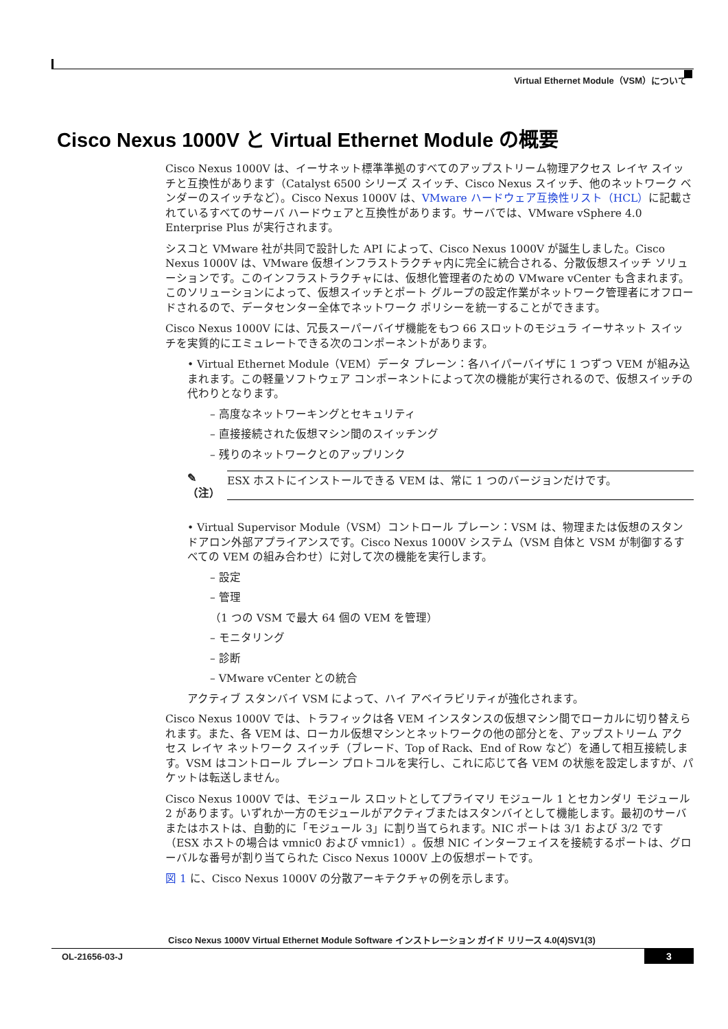Virtual Ethernet Module（VSM）について
Cisco Nexus 1000V と Virtual Ethernet Module の概要
Cisco Nexus 1000V は、イーサネット標準準拠のすべてのアップストリーム物理アクセス レイヤ スイッチと互換性があります（Catalyst 6500 シリーズ スイッチ、Cisco Nexus スイッチ、他のネットワーク ベンダーのスイッチなど）。Cisco Nexus 1000V は、VMware ハードウェア互換性リスト（HCL）に記載されているすべてのサーバ ハードウェアと互換性があります。サーバでは、VMware vSphere 4.0 Enterprise Plus が実行されます。
シスコと VMware 社が共同で設計した API によって、Cisco Nexus 1000V が誕生しました。Cisco Nexus 1000V は、VMware 仮想インフラストラクチャ内に完全に統合される、分散仮想スイッチ ソリューションです。このインフラストラクチャには、仮想化管理者のための VMware vCenter も含まれます。このソリューションによって、仮想スイッチとポート グループの設定作業がネットワーク管理者にオフロードされるので、データセンター全体でネットワーク ポリシーを統一することができます。
Cisco Nexus 1000V には、冗長スーパーバイザ機能をもつ 66 スロットのモジュラ イーサネット スイッチを実質的にエミュレートできる次のコンポーネントがあります。
• Virtual Ethernet Module（VEM）データ プレーン：各ハイパーバイザに 1 つずつ VEM が組み込まれます。この軽量ソフトウェア コンポーネントによって次の機能が実行されるので、仮想スイッチの代わりとなります。
– 高度なネットワーキングとセキュリティ
– 直接接続された仮想マシン間のスイッチング
– 残りのネットワークとのアップリンク
✎
（注） ESX ホストにインストールできる VEM は、常に 1 つのバージョンだけです。
• Virtual Supervisor Module（VSM）コントロール プレーン：VSM は、物理または仮想のスタンドアロン外部アプライアンスです。Cisco Nexus 1000V システム（VSM 自体と VSM が制御するすべての VEM の組み合わせ）に対して次の機能を実行します。
– 設定
– 管理
（1 つの VSM で最大 64 個の VEM を管理）
– モニタリング
– 診断
– VMware vCenter との統合
アクティブ スタンバイ VSM によって、ハイ アベイラビリティが強化されます。
Cisco Nexus 1000V では、トラフィックは各 VEM インスタンスの仮想マシン間でローカルに切り替えられます。また、各 VEM は、ローカル仮想マシンとネットワークの他の部分とを、アップストリーム アクセス レイヤ ネットワーク スイッチ（ブレード、Top of Rack、End of Row など）を通して相互接続します。VSM はコントロール プレーン プロトコルを実行し、これに応じて各 VEM の状態を設定しますが、パケットは転送しません。
Cisco Nexus 1000V では、モジュール スロットとしてプライマリ モジュール 1 とセカンダリ モジュール 2 があります。いずれか一方のモジュールがアクティブまたはスタンバイとして機能します。最初のサーバまたはホストは、自動的に「モジュール 3」に割り当てられます。NIC ポートは 3/1 および 3/2 です（ESX ホストの場合は vmnic0 および vmnic1）。仮想 NIC インターフェイスを接続するポートは、グローバルな番号が割り当てられた Cisco Nexus 1000V 上の仮想ポートです。
図 1 に、Cisco Nexus 1000V の分散アーキテクチャの例を示します。
Cisco Nexus 1000V Virtual Ethernet Module Software インストレーション ガイド リリース 4.0(4)SV1(3)
OL-21656-03-J 3